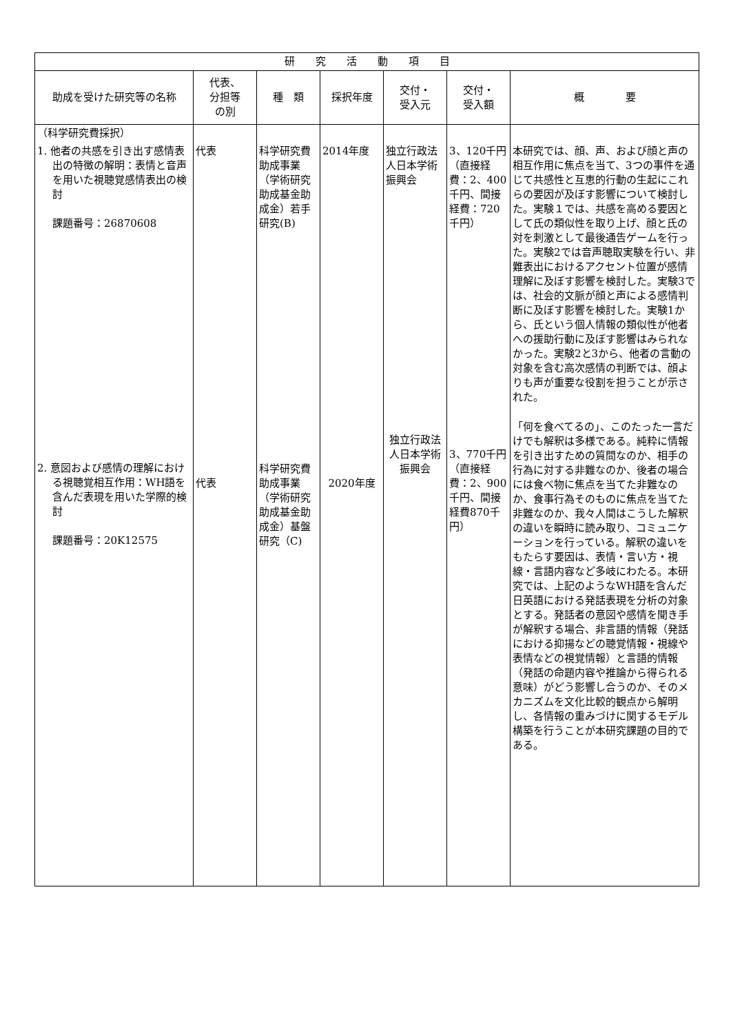| 研 究 活 動 項 目 | | | | | | |
| --- | --- | --- | --- | --- | --- | --- |
| 助成を受けた研究等の名称 | 代表、 分担等 の別 | 種 類 | 採択年度 | 交付・ 受入元 | 交付・ 受入額 | 概 要 |
| （科学研究費採択） 1. 他者の共感を引き出す感情表出の特徴の解明：表情と音声を用いた視聴覚感情表出の検討 課題番号：26870608 2. 意図および感情の理解における視聴覚相互作用：WH語を含んだ表現を用いた学際的検討 課題番号：20K12575 | 代表 代表 | 科学研究費助成事業（学術研究助成基金助成金）若手研究(B) 科学研究費助成事業（学術研究助成基金助成金）基盤研究（C) | 2014年度 2020年度 | 独立行政法人日本学術振興会 独立行政法人日本学術振興会 | 3、120千円（直接経費：2、400千円、間接経費：720千円） 3、770千円（直接経費：2、900千円、間接経費870千円） | 本研究では、顔、声、および顔と声の相互作用に焦点を当て、3つの事件を通じて共感性と互恵的行動の生起にこれらの要因が及ぼす影響について検討した。実験１では、共感を高める要因として氏の類似性を取り上げ、顔と氏の対を刺激として最後通告ゲームを行った。実験2では音声聴取実験を行い、非難表出におけるアクセント位置が感情理解に及ぼす影響を検討した。実験3では、社会的文脈が顔と声による感情判断に及ぼす影響を検討した。実験1から、氏という個人情報の類似性が他者への援助行動に及ぼす影響はみられなかった。実験2と3から、他者の言動の対象を含む高次感情の判断では、顔よりも声が重要な役割を担うことが示された。 「何を食べてるの」、このたった一言だけでも解釈は多様である。純粋に情報を引き出すための質問なのか、相手の行為に対する非難なのか、後者の場合には食べ物に焦点を当てた非難なのか、食事行為そのものに焦点を当てた非難なのか、我々人間はこうした解釈の違いを瞬時に読み取り、コミュニケーションを行っている。解釈の違いをもたらす要因は、表情・言い方・視線・言語内容など多岐にわたる。本研究では、上記のようなWH語を含んだ日英語における発話表現を分析の対象とする。発話者の意図や感情を聞き手が解釈する場合、非言語的情報（発話における抑揚などの聴覚情報・視線や表情などの視覚情報）と言語的情報（発話の命題内容や推論から得られる意味）がどう影響し合うのか、そのメカニズムを文化比較的観点から解明し、各情報の重みづけに関するモデル構築を行うことが本研究課題の目的である。 |